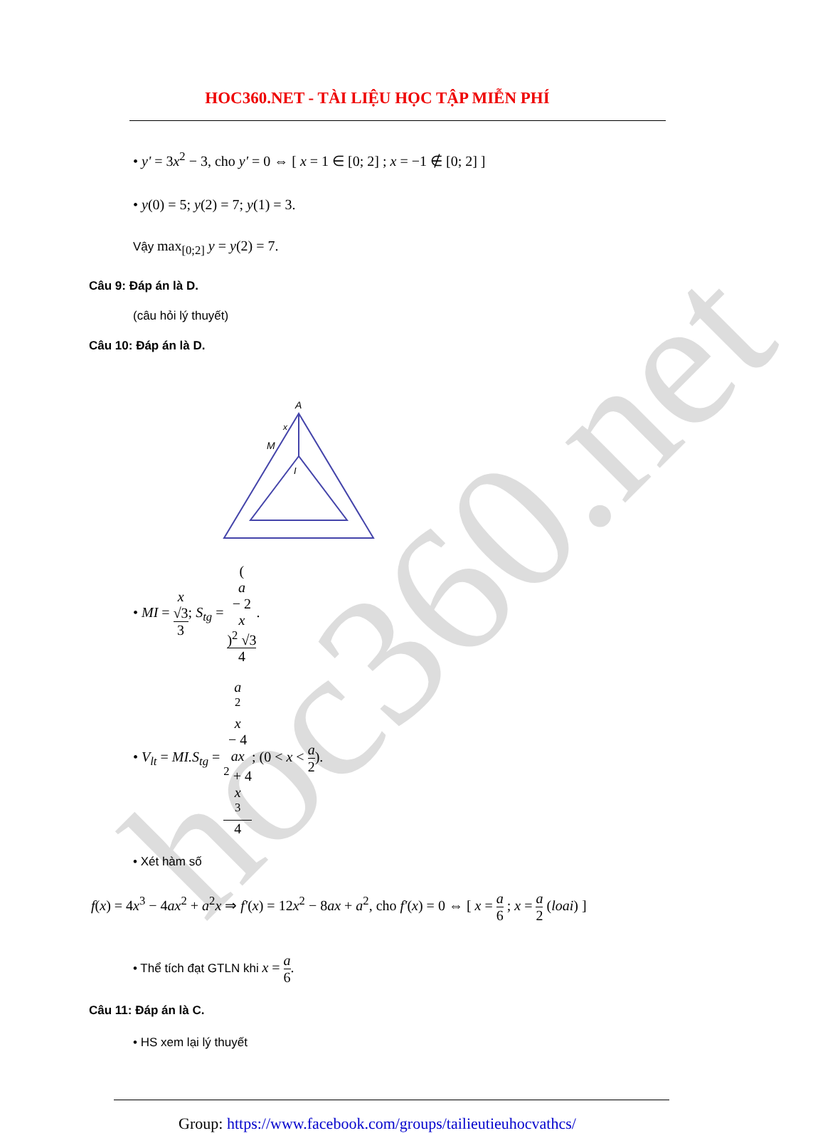hoc360.net
HOC360.NET - TÀI LIỆU HỌC TẬP MIỄN PHÍ
• y' = 3x<sup>2</sup> − 3, cho y' = 0 ⇔ [ x = 1 ∈ [0; 2] ; x = −1 ∉ [0; 2] ]
• y(0) = 5; y(2) = 7; y(1) = 3.
Vậy max<sub>[0;2]</sub> y = y(2) = 7.
Câu 9: Đáp án là D.
(câu hỏi lý thuyết)
Câu 10: Đáp án là D.
A
M
x
I
• MI = x
√3 3; S<sub>tg</sub> = (a
− 2
x)<sup>2</sup> √3 4.
• V<sub>lt</sub> = MI.S<sub>tg</sub> = a
<sup>2</sup>
x
− 4
ax
<sup>2</sup> + 4
x
<sup>3</sup> 4; (0 < x < a 2).
• Xét hàm số
f(x) = 4x<sup>3</sup> − 4ax<sup>2</sup> + a<sup>2</sup>x ⇒ f'(x) = 12x<sup>2</sup> − 8ax + a<sup>2</sup>, cho f'(x) = 0 ⇔ [ x = a 6 ; x = a 2 (loai) ]
• Thể tích đạt GTLN khi x = a 6.
Câu 11: Đáp án là C.
• HS xem lại lý thuyết
Group: https://www.facebook.com/groups/tailieutieuhocvathcs/